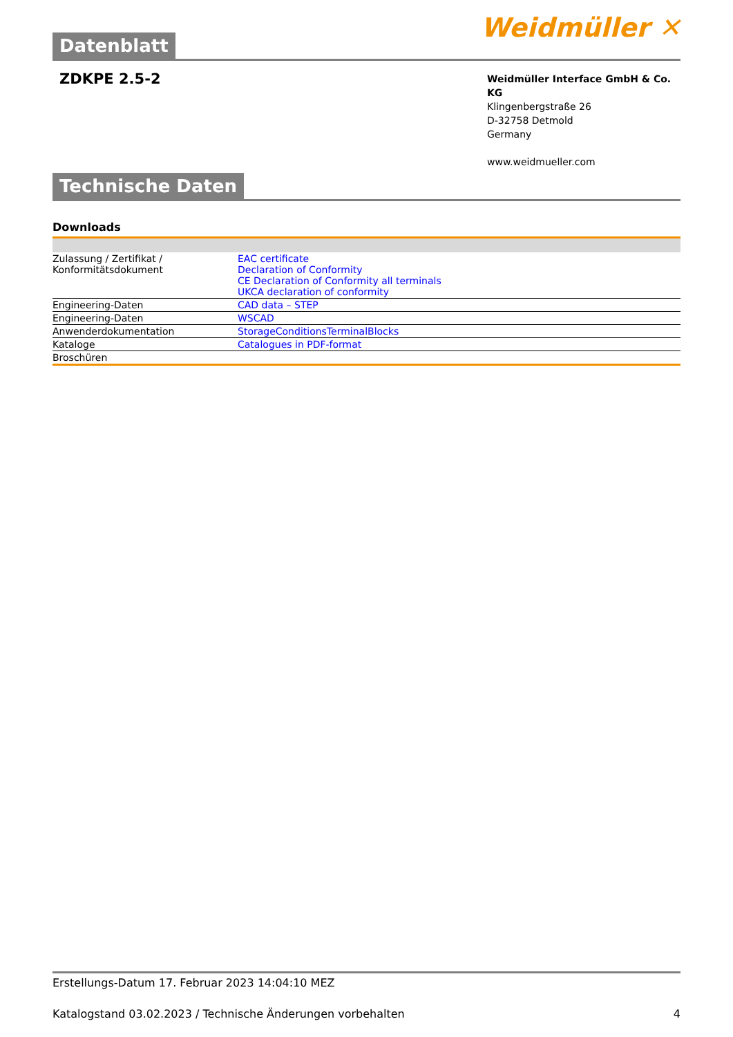Datenblatt
Weidmüller ✕
ZDKPE 2.5-2
Weidmüller Interface GmbH & Co. KG
Klingenbergstraße 26
D-32758 Detmold
Germany
www.weidmueller.com
Technische Daten
Downloads
| Zulassung / Zertifikat / Konformitätsdokument | EAC certificate Declaration of Conformity CE Declaration of Conformity all terminals UKCA declaration of conformity |
| Engineering-Daten | CAD data – STEP |
| Engineering-Daten | WSCAD |
| Anwenderdokumentation | StorageConditionsTerminalBlocks |
| Kataloge | Catalogues in PDF-format |
| Broschüren | |
Erstellungs-Datum 17. Februar 2023 14:04:10 MEZ
Katalogstand 03.02.2023 / Technische Änderungen vorbehalten 4